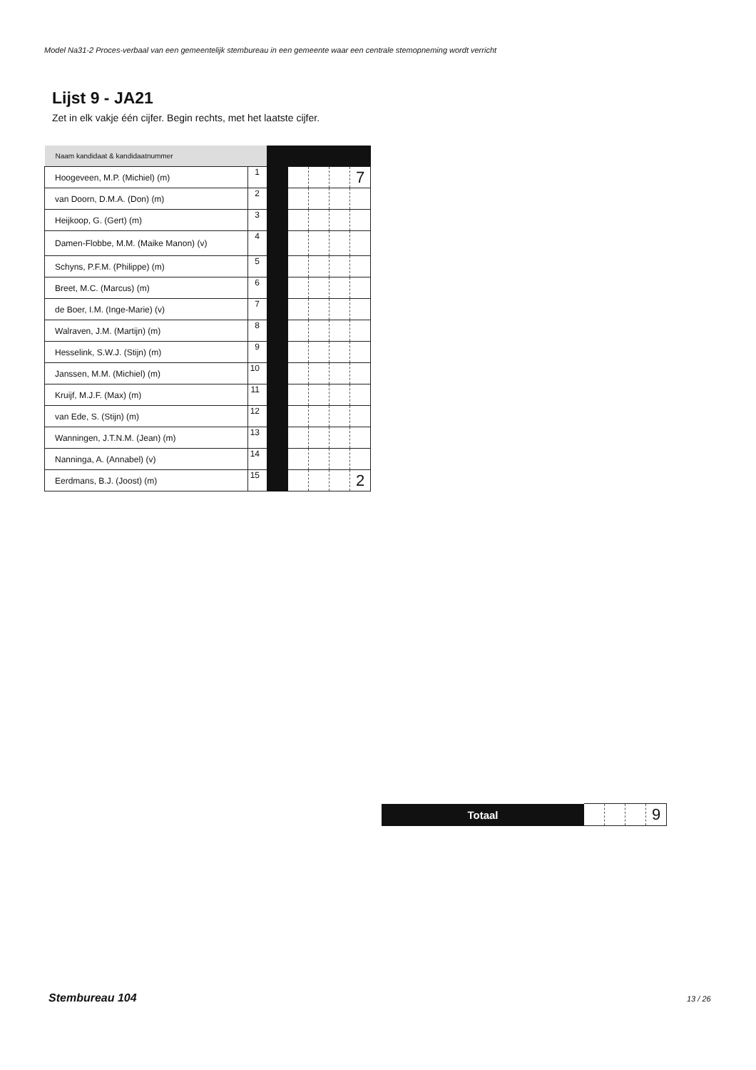Model Na31-2 Proces-verbaal van een gemeentelijk stembureau in een gemeente waar een centrale stemopneming wordt verricht
Lijst 9 - JA21
Zet in elk vakje één cijfer. Begin rechts, met het laatste cijfer.
| Naam kandidaat & kandidaatnummer | | | | | | |
| Hoogeveen, M.P. (Michiel) (m) | 1 | | | | | 7 |
| van Doorn, D.M.A. (Don) (m) | 2 | | | | | |
| Heijkoop, G. (Gert) (m) | 3 | | | | | |
| Damen-Flobbe, M.M. (Maike Manon) (v) | 4 | | | | | |
| Schyns, P.F.M. (Philippe) (m) | 5 | | | | | |
| Breet, M.C. (Marcus) (m) | 6 | | | | | |
| de Boer, I.M. (Inge-Marie) (v) | 7 | | | | | |
| Walraven, J.M. (Martijn) (m) | 8 | | | | | |
| Hesselink, S.W.J. (Stijn) (m) | 9 | | | | | |
| Janssen, M.M. (Michiel) (m) | 10 | | | | | |
| Kruijf, M.J.F. (Max) (m) | 11 | | | | | |
| van Ede, S. (Stijn) (m) | 12 | | | | | |
| Wanningen, J.T.N.M. (Jean) (m) | 13 | | | | | |
| Nanninga, A. (Annabel) (v) | 14 | | | | | |
| Eerdmans, B.J. (Joost) (m) | 15 | | | | | 2 |
| Totaal | | | | 9 |
Stembureau 104 13 / 26